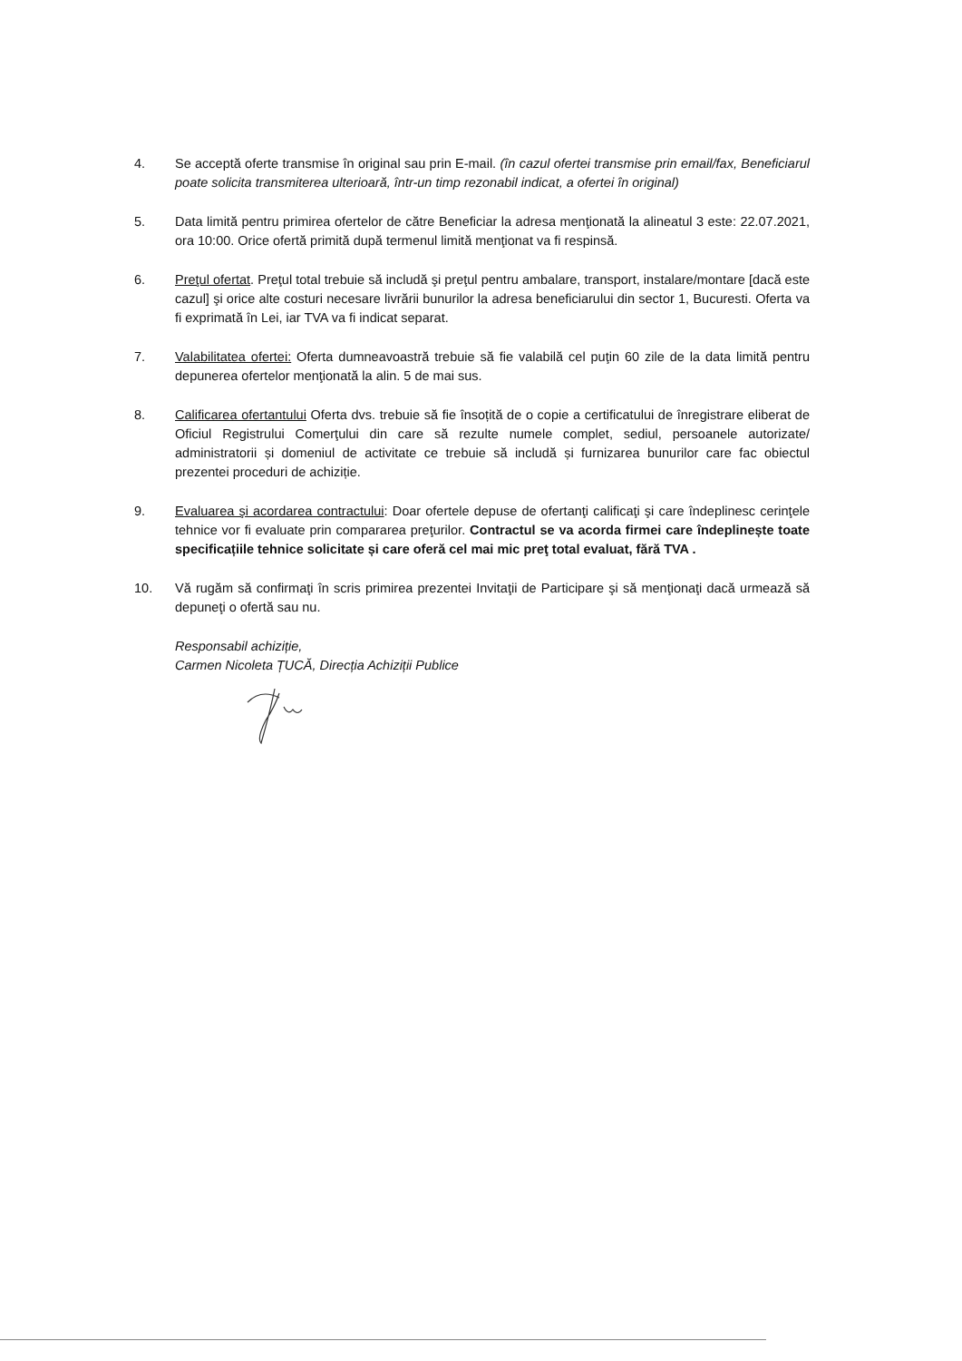4. Se acceptă oferte transmise în original sau prin E-mail. (în cazul ofertei transmise prin email/fax, Beneficiarul poate solicita transmiterea ulterioară, într-un timp rezonabil indicat, a ofertei în original)
5. Data limită pentru primirea ofertelor de către Beneficiar la adresa menţionată la alineatul 3 este: 22.07.2021, ora 10:00. Orice ofertă primită după termenul limită menţionat va fi respinsă.
6. Preţul ofertat. Preţul total trebuie să includă şi preţul pentru ambalare, transport, instalare/montare [dacă este cazul] şi orice alte costuri necesare livrării bunurilor la adresa beneficiarului din sector 1, Bucuresti. Oferta va fi exprimată în Lei, iar TVA va fi indicat separat.
7. Valabilitatea ofertei: Oferta dumneavoastră trebuie să fie valabilă cel puţin 60 zile de la data limită pentru depunerea ofertelor menţionată la alin. 5 de mai sus.
8. Calificarea ofertantului Oferta dvs. trebuie să fie însoțită de o copie a certificatului de înregistrare eliberat de Oficiul Registrului Comerţului din care să rezulte numele complet, sediul, persoanele autorizate/ administratorii și domeniul de activitate ce trebuie să includă și furnizarea bunurilor care fac obiectul prezentei proceduri de achiziție.
9. Evaluarea şi acordarea contractului: Doar ofertele depuse de ofertanţi calificaţi şi care îndeplinesc cerinţele tehnice vor fi evaluate prin compararea preţurilor. Contractul se va acorda firmei care îndeplinește toate specificațiile tehnice solicitate și care oferă cel mai mic preţ total evaluat, fără TVA .
10. Vă rugăm să confirmaţi în scris primirea prezentei Invitaţii de Participare şi să menţionaţi dacă urmează să depuneţi o ofertă sau nu.
Responsabil achiziție,
Carmen Nicoleta ȚUCĂ, Direcția Achiziții Publice